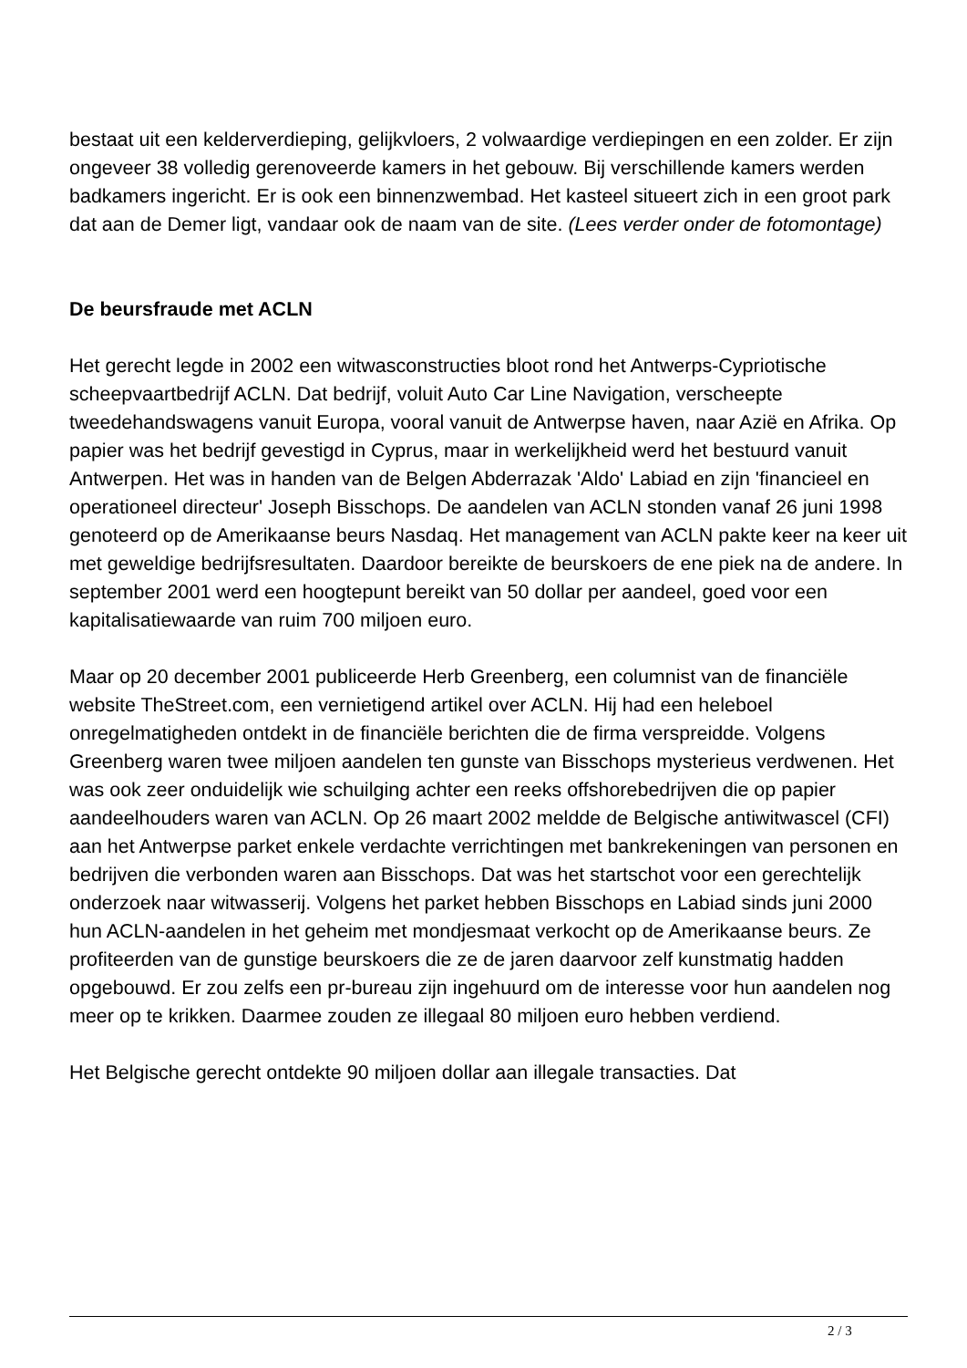bestaat uit een kelderverdieping, gelijkvloers, 2 volwaardige verdiepingen en een zolder. Er zijn ongeveer 38 volledig gerenoveerde kamers in het gebouw. Bij verschillende kamers werden badkamers ingericht. Er is ook een binnenzwembad. Het kasteel situeert zich in een groot park dat aan de Demer ligt, vandaar ook de naam van de site. (Lees verder onder de fotomontage)
De beursfraude met ACLN
Het gerecht legde in 2002 een witwasconstructies bloot rond het Antwerps-Cypriotische scheepvaartbedrijf ACLN. Dat bedrijf, voluit Auto Car Line Navigation, verscheepte tweedehandswagens vanuit Europa, vooral vanuit de Antwerpse haven, naar Azië en Afrika. Op papier was het bedrijf gevestigd in Cyprus, maar in werkelijkheid werd het bestuurd vanuit Antwerpen. Het was in handen van de Belgen Abderrazak 'Aldo' Labiad en zijn 'financieel en operationeel directeur' Joseph Bisschops. De aandelen van ACLN stonden vanaf 26 juni 1998 genoteerd op de Amerikaanse beurs Nasdaq. Het management van ACLN pakte keer na keer uit met geweldige bedrijfsresultaten. Daardoor bereikte de beurskoers de ene piek na de andere. In september 2001 werd een hoogtepunt bereikt van 50 dollar per aandeel, goed voor een kapitalisatiewaarde van ruim 700 miljoen euro.
Maar op 20 december 2001 publiceerde Herb Greenberg, een columnist van de financiële website TheStreet.com, een vernietigend artikel over ACLN. Hij had een heleboel onregelmatigheden ontdekt in de financiële berichten die de firma verspreidde. Volgens Greenberg waren twee miljoen aandelen ten gunste van Bisschops mysterieus verdwenen. Het was ook zeer onduidelijk wie schuilging achter een reeks offshorebedrijven die op papier aandeelhouders waren van ACLN. Op 26 maart 2002 meldde de Belgische antiwitwascel (CFI) aan het Antwerpse parket enkele verdachte verrichtingen met bankrekeningen van personen en bedrijven die verbonden waren aan Bisschops. Dat was het startschot voor een gerechtelijk onderzoek naar witwasserij. Volgens het parket hebben Bisschops en Labiad sinds juni 2000 hun ACLN-aandelen in het geheim met mondjesmaat verkocht op de Amerikaanse beurs. Ze profiteerden van de gunstige beurskoers die ze de jaren daarvoor zelf kunstmatig hadden opgebouwd. Er zou zelfs een pr-bureau zijn ingehuurd om de interesse voor hun aandelen nog meer op te krikken. Daarmee zouden ze illegaal 80 miljoen euro hebben verdiend.
Het Belgische gerecht ontdekte 90 miljoen dollar aan illegale transacties. Dat
2 / 3